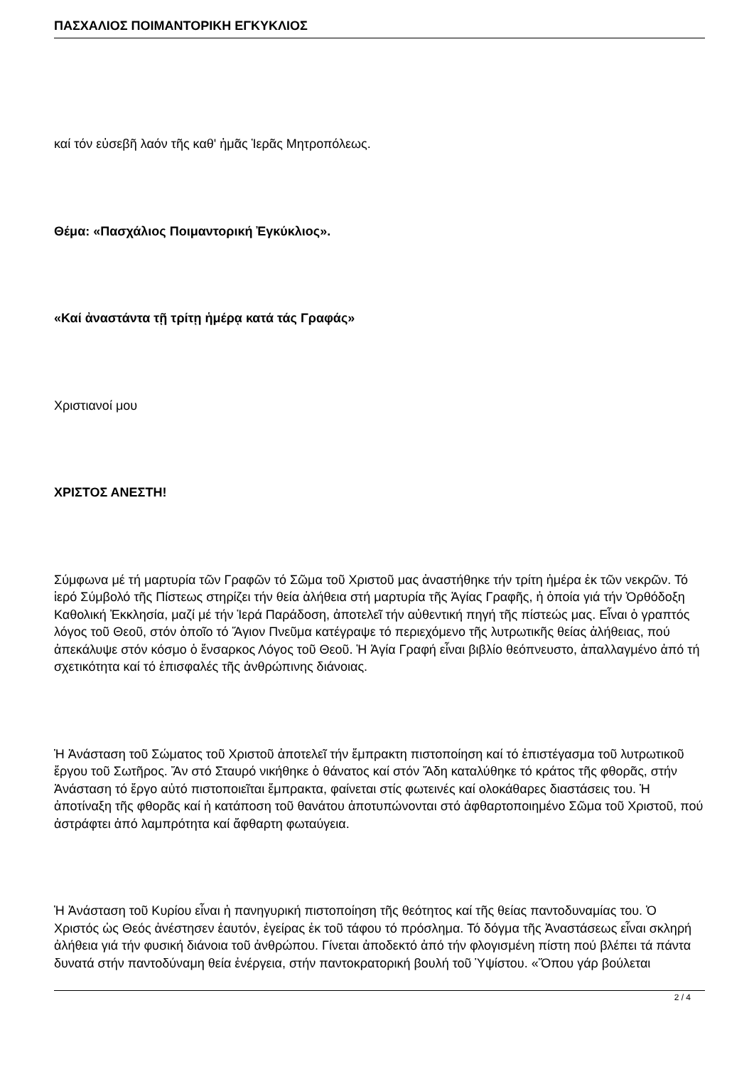ΠΑΣΧΑΛΙΟΣ ΠΟΙΜΑΝΤΟΡΙΚΗ ΕΓΚΥΚΛΙΟΣ
καί τόν εὐσεβῆ λαόν τῆς καθ' ἡμᾶς Ἱερᾶς Μητροπόλεως.
Θέμα: «Πασχάλιος Ποιμαντορική Ἐγκύκλιος».
«Καί ἀναστάντα τῇ τρίτῃ ἡμέρᾳ κατά τάς Γραφάς»
Χριστιανοί μου
ΧΡΙΣΤΟΣ ΑΝΕΣΤΗ!
Σύμφωνα μέ τή μαρτυρία τῶν Γραφῶν τό Σῶμα τοῦ Χριστοῦ μας ἀναστήθηκε τήν τρίτη ἡμέρα ἐκ τῶν νεκρῶν. Τό ἱερό Σύμβολό τῆς Πίστεως στηρίζει τήν θεία ἀλήθεια στή μαρτυρία τῆς Ἁγίας Γραφῆς, ἡ ὁποία γιά τήν Ὀρθόδοξη Καθολική Ἐκκλησία, μαζί μέ τήν Ἱερά Παράδοση, ἀποτελεῖ τήν αὐθεντική πηγή τῆς πίστεώς μας. Εἶναι ὁ γραπτός λόγος τοῦ Θεοῦ, στόν ὁποῖο τό Ἅγιον Πνεῦμα κατέγραψε τό περιεχόμενο τῆς λυτρωτικῆς θείας ἀλήθειας, πού ἀπεκάλυψε στόν κόσμο ὁ ἔνσαρκος Λόγος τοῦ Θεοῦ. Ἡ Ἁγία Γραφή εἶναι βιβλίο θεόπνευστο, ἀπαλλαγμένο ἀπό τή σχετικότητα καί τό ἐπισφαλές τῆς ἀνθρώπινης διάνοιας.
Ἡ Ἀνάσταση τοῦ Σώματος τοῦ Χριστοῦ ἀποτελεῖ τήν ἔμπρακτη πιστοποίηση καί τό ἐπιστέγασμα τοῦ λυτρωτικοῦ ἔργου τοῦ Σωτῆρος. Ἄν στό Σταυρό νικήθηκε ὁ θάνατος καί στόν Ἅδη καταλύθηκε τό κράτος τῆς φθορᾶς, στήν Ἀνάσταση τό ἔργο αὐτό πιστοποιεῖται ἔμπρακτα, φαίνεται στίς φωτεινές καί ολοκάθαρες διαστάσεις του. Ἡ ἀποτίναξη τῆς φθορᾶς καί ἡ κατάποση τοῦ θανάτου ἀποτυπώνονται στό ἀφθαρτοποιημένο Σῶμα τοῦ Χριστοῦ, πού ἀστράφτει ἀπό λαμπρότητα καί ἄφθαρτη φωταύγεια.
Ἡ Ἀνάσταση τοῦ Κυρίου εἶναι ἡ πανηγυρική πιστοποίηση τῆς θεότητος καί τῆς θείας παντοδυναμίας του. Ὁ Χριστός ὡς Θεός ἀνέστησεν ἑαυτόν, ἐγείρας ἐκ τοῦ τάφου τό πρόσλημα. Τό δόγμα τῆς Ἀναστάσεως εἶναι σκληρή ἀλήθεια γιά τήν φυσική διάνοια τοῦ ἀνθρώπου. Γίνεται ἀποδεκτό ἀπό τήν φλογισμένη πίστη πού βλέπει τά πάντα δυνατά στήν παντοδύναμη θεία ἐνέργεια, στήν παντοκρατορική βουλή τοῦ Ὑψίστου. «Ὅπου γάρ βούλεται
2 / 4